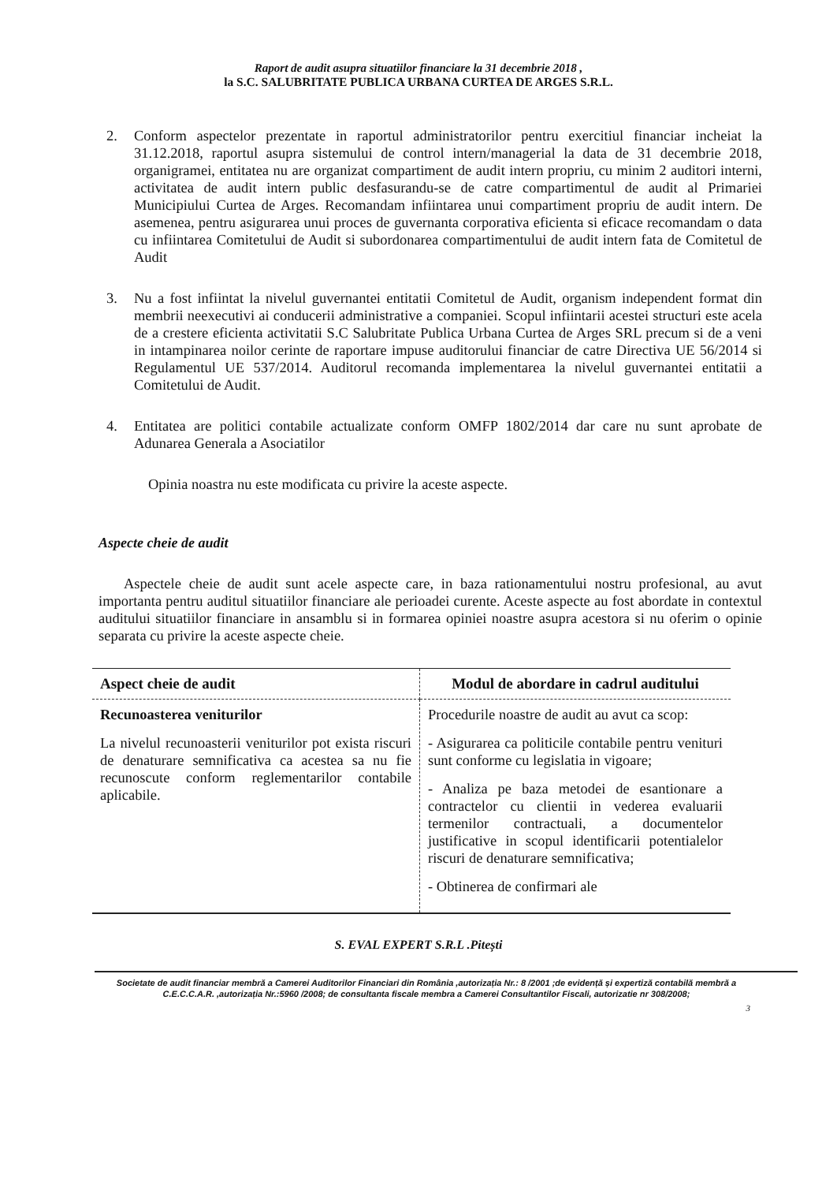Raport de audit asupra situatiilor financiare la 31 decembrie 2018 ,
la S.C. SALUBRITATE PUBLICA URBANA CURTEA DE ARGES S.R.L.
2. Conform aspectelor prezentate in raportul administratorilor pentru exercitiul financiar incheiat la 31.12.2018, raportul asupra sistemului de control intern/managerial la data de 31 decembrie 2018, organigramei, entitatea nu are organizat compartiment de audit intern propriu, cu minim 2 auditori interni, activitatea de audit intern public desfasurandu-se de catre compartimentul de audit al Primariei Municipiului Curtea de Arges. Recomandam infiintarea unui compartiment propriu de audit intern. De asemenea, pentru asigurarea unui proces de guvernanta corporativa eficienta si eficace recomandam o data cu infiintarea Comitetului de Audit si subordonarea compartimentului de audit intern fata de Comitetul de Audit
3. Nu a fost infiintat la nivelul guvernantei entitatii Comitetul de Audit, organism independent format din membrii neexecutivi ai conducerii administrative a companiei. Scopul infiintarii acestei structuri este acela de a crestere eficienta activitatii S.C Salubritate Publica Urbana Curtea de Arges SRL precum si de a veni in intampinarea noilor cerinte de raportare impuse auditorului financiar de catre Directiva UE 56/2014 si Regulamentul UE 537/2014. Auditorul recomanda implementarea la nivelul guvernantei entitatii a Comitetului de Audit.
4. Entitatea are politici contabile actualizate conform OMFP 1802/2014 dar care nu sunt aprobate de Adunarea Generala a Asociatilor
Opinia noastra nu este modificata cu privire la aceste aspecte.
Aspecte cheie de audit
Aspectele cheie de audit sunt acele aspecte care, in baza rationamentului nostru profesional, au avut importanta pentru auditul situatiilor financiare ale perioadei curente. Aceste aspecte au fost abordate in contextul auditului situatiilor financiare in ansamblu si in formarea opiniei noastre asupra acestora si nu oferim o opinie separata cu privire la aceste aspecte cheie.
| Aspect cheie de audit | Modul de abordare in cadrul auditului |
| --- | --- |
| Recunoasterea veniturilor La nivelul recunoasterii veniturilor pot exista riscuri de denaturare semnificativa ca acestea sa nu fie recunoscute conform reglementarilor contabile aplicabile. | Procedurile noastre de audit au avut ca scop: - Asigurarea ca politicile contabile pentru venituri sunt conforme cu legislatia in vigoare; - Analiza pe baza metodei de esantionare a contractelor cu clientii in vederea evaluarii termenilor contractuali, a documentelor justificative in scopul identificarii potentialelor riscuri de denaturare semnificativa; - Obtinerea de confirmari ale |
S. EVAL EXPERT S.R.L .Pitești
Societate de audit financiar membră a Camerei Auditorilor Financiari din România ,autorizația Nr.: 8 /2001 ;de evidență și expertiză contabilă membră a C.E.C.C.A.R. ,autorizația Nr.:5960 /2008; de consultanta fiscale membra a Camerei Consultantilor Fiscali, autorizatie nr 308/2008;
3